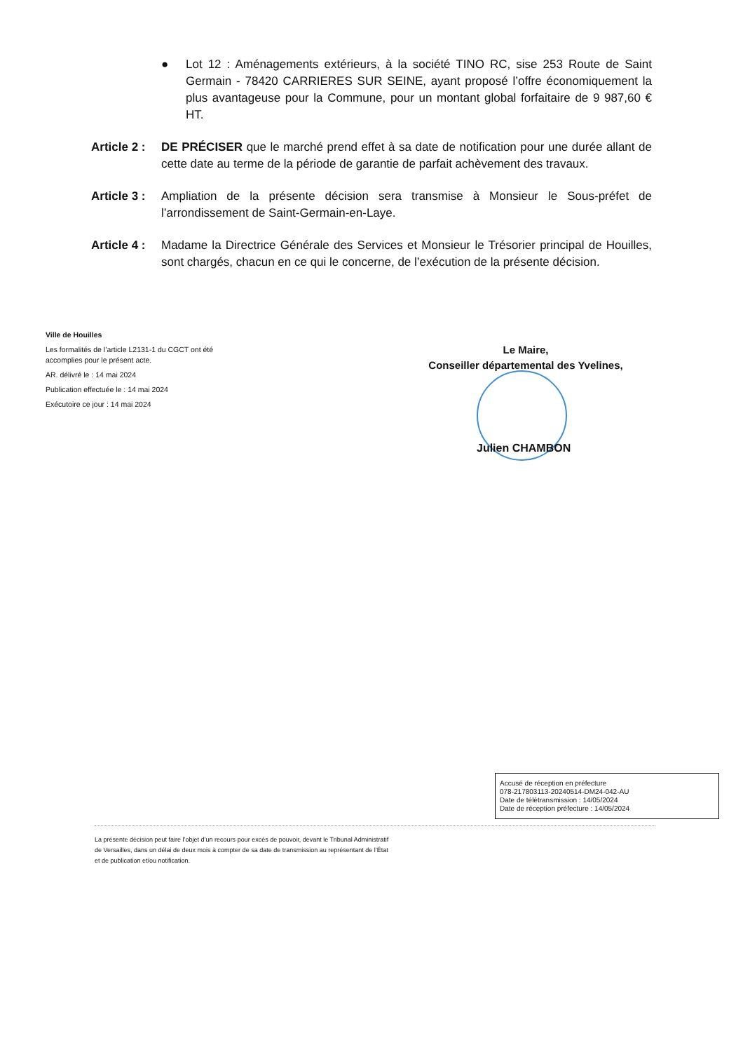● Lot 12 : Aménagements extérieurs, à la société TINO RC, sise 253 Route de Saint Germain - 78420 CARRIERES SUR SEINE, ayant proposé l’offre économiquement la plus avantageuse pour la Commune, pour un montant global forfaitaire de 9 987,60 € HT.
Article 2 : DE PRÉCISER que le marché prend effet à sa date de notification pour une durée allant de cette date au terme de la période de garantie de parfait achèvement des travaux.
Article 3 : Ampliation de la présente décision sera transmise à Monsieur le Sous-préfet de l’arrondissement de Saint-Germain-en-Laye.
Article 4 : Madame la Directrice Générale des Services et Monsieur le Trésorier principal de Houilles, sont chargés, chacun en ce qui le concerne, de l’exécution de la présente décision.
Ville de Houilles
Les formalités de l’article L2131-1 du CGCT ont été
accomplies pour le présent acte.
AR. délivré le : 14 mai 2024
Publication effectuée le : 14 mai 2024
Exécutoire ce jour : 14 mai 2024
Le Maire,
Conseiller départemental des Yvelines,
Julien CHAMBON
Accusé de réception en préfecture
078-217803113-20240514-DM24-042-AU
Date de télétransmission : 14/05/2024
Date de réception préfecture : 14/05/2024
La présente décision peut faire l’objet d’un recours pour excès de pouvoir, devant le Tribunal Administratif de Versailles, dans un délai de deux mois à compter de sa date de transmission au représentant de l’État et de publication et/ou notification.